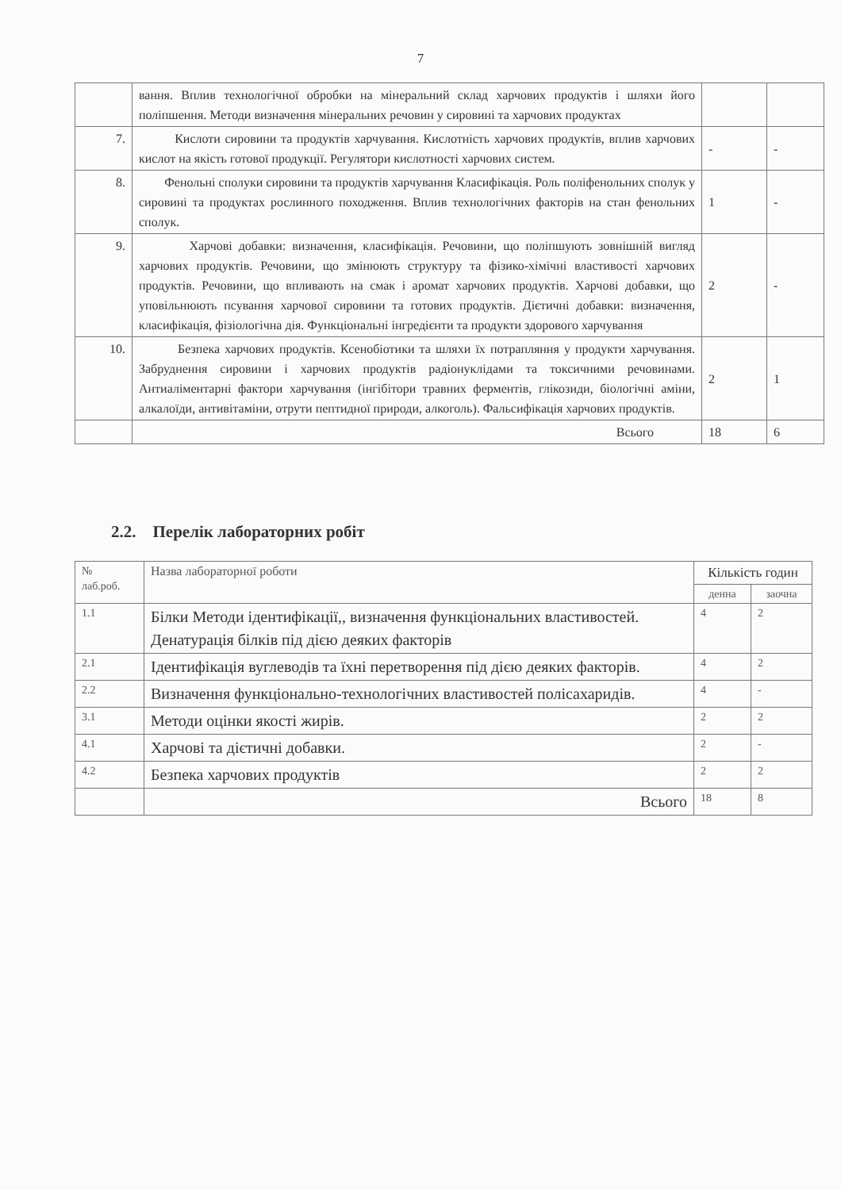7
| | вання. Вплив технологічної обробки на мінеральний склад харчових продуктів і шляхи його поліпшення. Методи визначення мінеральних речовин у сировині та харчових продуктах | | |
| 7. | Кислоти сировини та продуктів харчування. Кислотність харчових продуктів, вплив харчових кислот на якість готової продукції. Регулятори кислотності харчових систем. | - | - |
| 8. | Фенольні сполуки сировини та продуктів харчування Класифікація. Роль поліфенольних сполук у сировині та продуктах рослинного походження. Вплив технологічних факторів на стан фенольних сполук. | 1 | - |
| 9. | Харчові добавки: визначення, класифікація. Речовини, що поліпшують зовнішній вигляд харчових продуктів. Речовини, що змінюють структуру та фізико-хімічні властивості харчових продуктів. Речовини, що впливають на смак і аромат харчових продуктів. Харчові добавки, що уповільнюють псування харчової сировини та готових продуктів. Дієтичні добавки: визначення, класифікація, фізіологічна дія. Функціональні інгредієнти та продукти здорового харчування | 2 | - |
| 10. | Безпека харчових продуктів. Ксенобіотики та шляхи їх потрапляння у продукти харчування. Забруднення сировини і харчових продуктів радіонуклідами та токсичними речовинами. Антиаліментарні фактори харчування (інгібітори травних ферментів, глікозиди, біологічні аміни, алкалоїди, антивітаміни, отрути пептидної природи, алкоголь). Фальсифікація харчових продуктів. | 2 | 1 |
| | Всього | 18 | 6 |
2.2. Перелік лабораторних робіт
| № лаб.роб. | Назва лабораторної роботи | Кількість годин | |
| --- | --- | --- | --- |
| | | денна | заочна |
| 1.1 | Білки Методи ідентифікації,, визначення функціональних властивостей. Денатурація білків під дією деяких факторів | 4 | 2 |
| 2.1 | Ідентифікація вуглеводів та їхні перетворення під дією деяких факторів. | 4 | 2 |
| 2.2 | Визначення функціонально-технологічних властивостей полісахаридів. | 4 | - |
| 3.1 | Методи оцінки якості жирів. | 2 | 2 |
| 4.1 | Харчові та дієтичні добавки. | 2 | - |
| 4.2 | Безпека харчових продуктів | 2 | 2 |
| | Всього | 18 | 8 |